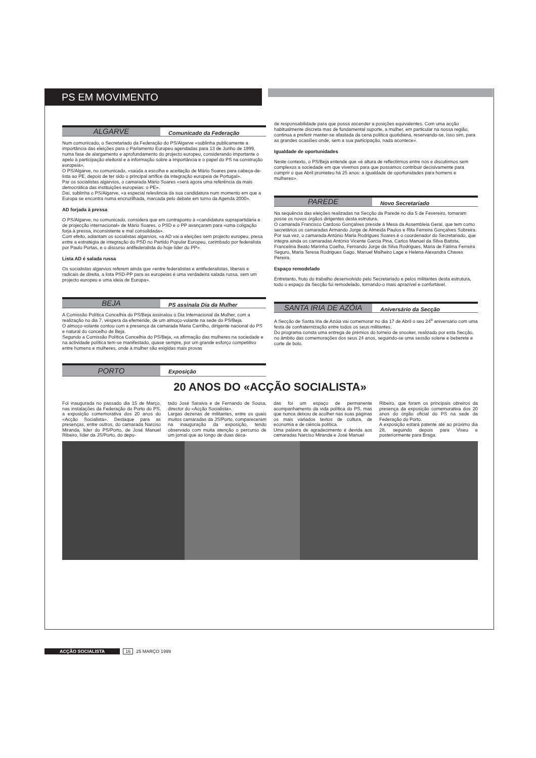PS EM MOVIMENTO
ALGARVE
Comunicado da Federação
Num comunicado, o Secretariado da Federação do PS/Algarve «sublinha publicamente a importância das eleições para o Parlamento Europeu agendadas para 13 de Junho de 1999, numa fase de alargamento e aprofundamento do projecto europeu, considerando importante o apelo à participação eleitoral e a informação sobre a importância e o papel do PS na construção europeia».
O PS/Algarve, no comunicado, «saúda a escolha e aceitação de Mário Soares para cabeça-de-lista ao PE, depois de ter sido o principal artífice da integração europeia de Portugal».
Par os socialistas algarvios, o camarada Mário Soares «será agora uma referência da mais democrática das instituições europeias: o PE».
Daí, sublinha o PS/Algarve, «a especial relevância da sua candidatura num momento em que a Europa se encontra numa encruzilhada, marcada pelo debate em torno da Agenda 2000».
AD forjada à pressa
O PS/Algarve, no comunicado, considera que em contraponto à «candidatura suprapartidária e de projecção internacional» de Mário Soares, o PSD e o PP avançaram para «uma coligação forja à pressa, inconsistente e mal consolidada».
Com efeito, adiantam os socialistas algarvios, «a AD vai a eleições sem projecto europeu, presa entre a estratégia de integração do PSD no Partido Popular Europeu, carimbado por federalista por Paulo Portas, e o discurso antifederalista do hoje líder do PP»
Lista AD é salada russa
Os socialistas algarvios referem ainda que «entre federalistas e antifederalistas, liberais e radicais de direita, a lista PSD-PP para as europeias é uma verdadeira salada russa, sem um projecto europeu e uma ideia de Europa».
BEJA
PS assinala Dia da Mulher
A Comissão Política Concelhia do PS/Beja assinalou o Dia Internacional da Mulher, com a realização no dia 7, véspera da efeméride, de um almoço-volante na sede do PS/Beja.
O almoço-volante contou com a presença da camarada Maria Carrilho, dirigente nacional do PS e natural do concelho de Beja.
Segundo a Comissão Política Concelhia do PS/Beja, «a afirmação das mulheres na sociedade e na actividade política tem-se manifestado, quase sempre, por um grande esforço competitivo entre homens e mulheres, onde à mulher são exigidas mais provas
de responsabilidade para que possa ascender a posições equivalentes. Com uma acção habitualmente discreta mas de fundamental suporte, a mulher, em particular na nossa região, continua a preferir manter-se afastada da cena política quotidiana, reservando-se, isso sim, para as grandes ocasiões onde, sem a sua participação, nada acontece».
Igualdade de oportunidades
Neste contexto, o PS/Beja entende que «é altura de reflectirmos entre nós e discutirmos sem complexos a sociedade em que vivemos para que possamos contribuir decisivamente para cumprir o que Abril prometeu há 25 anos: a igualdade de oportunidades para homens e mulheres».
PAREDE
Novo Secretariado
Na sequência das eleições realizadas na Secção da Parede no dia 5 de Fevereiro, tomaram posse os novos órgãos dirigentes desta estrutura.
O camarada Francisco Cardoso Gonçalves preside à Mesa da Assembleia Geral, que tem como secretários os camaradas Armando Jorge de Almeida Paulos e Rita Ferreira Gonçalves Sobreira.
Por sua vez, o camarada António Maria Rodrigues Soares é o coordenador do Secretariado, que integra ainda os camaradas António Vicente Garcia Pina, Carlos Manuel da Silva Batista, Francelina Beato Marinha Coelho, Fernando Jorge da Silva Rodrigues, Maria de Fátima Ferreira Seguro, Maria Teresa Rodrigues Gago, Manuel Malheiro Lage e Helena Alexandra Chaves Pereira.
Espaço remodelado
Entretanto, fruto do trabalho desenvolvido pelo Secretariado e pelos militantes desta estrutura, todo o espaço da Secção foi remodelado, tornando-o mais aprazível e confortável.
SANTA IRIA DE AZÓIA
Aniversário da Secção
A Secção de Santa Iria de Azóia vai comemorar no dia 17 de Abril o seu 24<sup>o</sup> aniversário com uma festa de confraternização entre todos os seus militantes.
Do programa consta uma entrega de prémios do torneio de snooker, realizado por esta Secção, no âmbito das comemorações dos seus 24 anos, seguindo-se uma sessão solene e beberete e corte de bolo.
PORTO
Exposição
20 ANOS DO «ACÇÃO SOCIALISTA»
Foi inaugurada no passado dia 15 de Março, nas instalações da Federação do Porto do PS, a exposição comemorativa dos 20 anos do «Acção Socialista». Destaque para as presenças, entre outros, do camarada Narciso Miranda, líder do PS/Porto, de José Manuel Ribeiro, líder da JS/Porto, do depu-
tado José Saraiva e de Fernando de Sousa, director do «Acção Socialista».
Largas dezenas de militantes, entre os quais muitos camaradas da JS/Porto, compareceram na inauguração da exposição, tendo observado com muita atenção o percurso de um jornal que ao longo de duas déca-
das foi um espaço de permanente acompanhamento da vida política do PS, mas que nunca deixou de acolher nas suas páginas os mais variados textos de cultura, de economia e de ciência política.
Uma palavra de agradecimento é devida aos camaradas Narciso Miranda e José Manuel
Ribeiro, que foram os principais obreiros da presença da exposição comemorativa dos 20 anos do órgão oficial do PS na sede da Federação do Porto.
A exposição estará patente até ao próximo dia 28, seguindo depois para Viseu e posteriormente para Braga.
ACÇÃO SOCIALISTA 16 25 MARÇO 1999